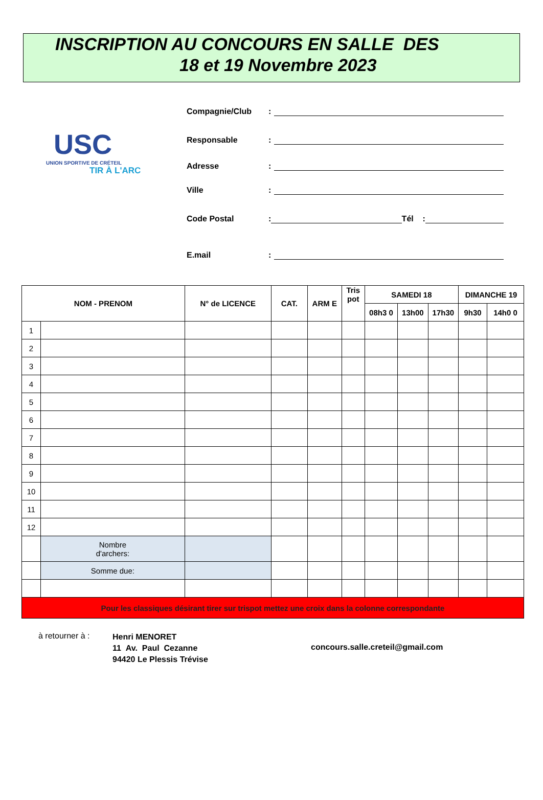INSCRIPTION AU CONCOURS EN SALLE DES
18 et 19 Novembre 2023
USC
UNION SPORTIVE DE CRÉTEIL
TIR À L'ARC
Compagnie/Club:
Responsable:
Adresse:
Ville:
Code Postal: Tél :
E.mail:
| NOM - PRENOM | | N° de LICENCE | CAT. | ARM E | Tris pot | SAMEDI 18 | | | DIMANCHE 19 | |
| --- | --- | --- | --- | --- | --- | --- | --- | --- | --- | --- |
| | | | | | | 08h3 0 | 13h00 | 17h30 | 9h30 | 14h0 0 |
| 1 | | | | | | | | | | |
| 2 | | | | | | | | | | |
| 3 | | | | | | | | | | |
| 4 | | | | | | | | | | |
| 5 | | | | | | | | | | |
| 6 | | | | | | | | | | |
| 7 | | | | | | | | | | |
| 8 | | | | | | | | | | |
| 9 | | | | | | | | | | |
| 10 | | | | | | | | | | |
| 11 | | | | | | | | | | |
| 12 | | | | | | | | | | |
| | Nombre d'archers: | | | | | | | | | |
| | Somme due: | | | | | | | | | |
| Pour les classiques désirant tirer sur trispot mettez une croix dans la colonne correspondante | | | | | | | | | | |
à retourner à :
Henri MENORET
11 Av. Paul Cezanne
94420 Le Plessis Trévise
concours.salle.creteil@gmail.com